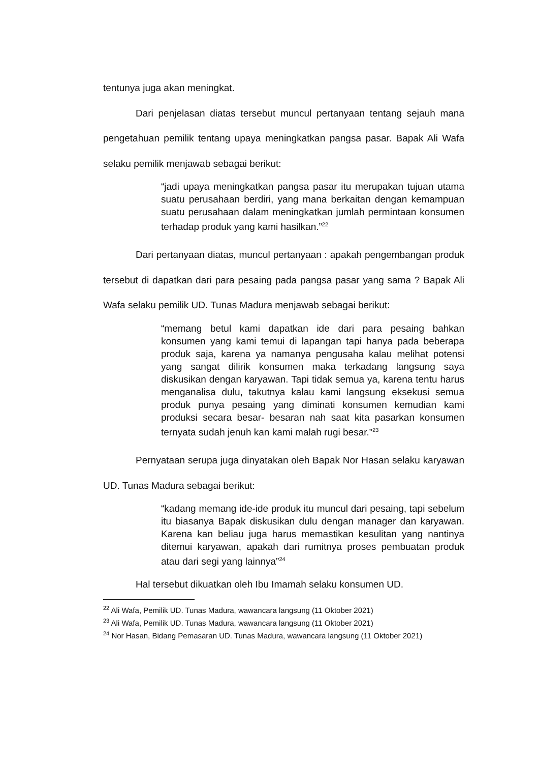tentunya juga akan meningkat.
Dari penjelasan diatas tersebut muncul pertanyaan tentang sejauh mana pengetahuan pemilik tentang upaya meningkatkan pangsa pasar. Bapak Ali Wafa selaku pemilik menjawab sebagai berikut:
“jadi upaya meningkatkan pangsa pasar itu merupakan tujuan utama suatu perusahaan berdiri, yang mana berkaitan dengan kemampuan suatu perusahaan dalam meningkatkan jumlah permintaan konsumen terhadap produk yang kami hasilkan.”<sup>22</sup>
Dari pertanyaan diatas, muncul pertanyaan : apakah pengembangan produk tersebut di dapatkan dari para pesaing pada pangsa pasar yang sama ? Bapak Ali Wafa selaku pemilik UD. Tunas Madura menjawab sebagai berikut:
“memang betul kami dapatkan ide dari para pesaing bahkan konsumen yang kami temui di lapangan tapi hanya pada beberapa produk saja, karena ya namanya pengusaha kalau melihat potensi yang sangat dilirik konsumen maka terkadang langsung saya diskusikan dengan karyawan. Tapi tidak semua ya, karena tentu harus menganalisa dulu, takutnya kalau kami langsung eksekusi semua produk punya pesaing yang diminati konsumen kemudian kami produksi secara besar- besaran nah saat kita pasarkan konsumen ternyata sudah jenuh kan kami malah rugi besar.”<sup>23</sup>
Pernyataan serupa juga dinyatakan oleh Bapak Nor Hasan selaku karyawan UD. Tunas Madura sebagai berikut:
“kadang memang ide-ide produk itu muncul dari pesaing, tapi sebelum itu biasanya Bapak diskusikan dulu dengan manager dan karyawan. Karena kan beliau juga harus memastikan kesulitan yang nantinya ditemui karyawan, apakah dari rumitnya proses pembuatan produk atau dari segi yang lainnya”<sup>24</sup>
Hal tersebut dikuatkan oleh Ibu Imamah selaku konsumen UD.
<sup>22</sup> Ali Wafa, Pemilik UD. Tunas Madura, wawancara langsung (11 Oktober 2021)
<sup>23</sup> Ali Wafa, Pemilik UD. Tunas Madura, wawancara langsung (11 Oktober 2021)
<sup>24</sup> Nor Hasan, Bidang Pemasaran UD. Tunas Madura, wawancara langsung (11 Oktober 2021)